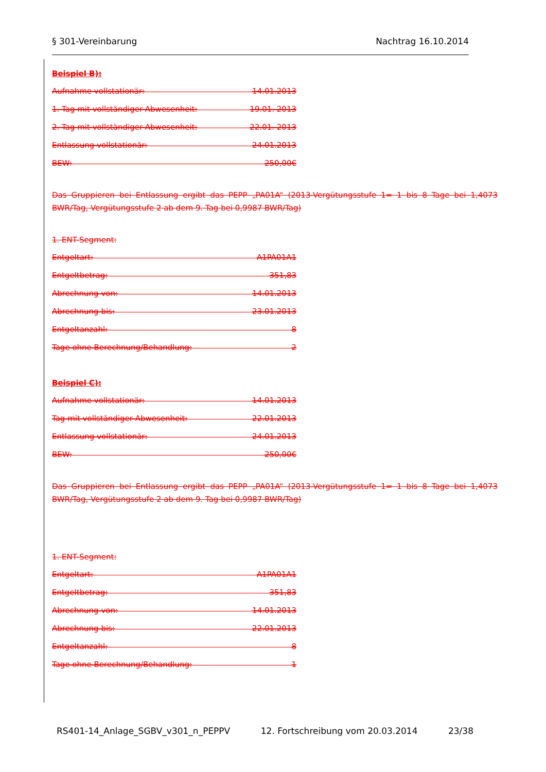§ 301-Vereinbarung Nachtrag 16.10.2014
Beispiel B):
Aufnahme vollstationär: 14.01.2013
1. Tag mit vollständiger Abwesenheit: 19.01. 2013
2. Tag mit vollständiger Abwesenheit: 22.01. 2013
Entlassung vollstationär: 24.01.2013
BEW: 250,00€
Das Gruppieren bei Entlassung ergibt das PEPP „PA01A“ (2013-Vergütungsstufe 1= 1 bis 8 Tage bei 1,4073 BWR/Tag, Vergütungsstufe 2 ab dem 9. Tag bei 0,9987 BWR/Tag)
1. ENT-Segment:
Entgeltart: A1PA01A1
Entgeltbetrag: 351,83
Abrechnung von: 14.01.2013
Abrechnung bis: 23.01.2013
Entgeltanzahl: 8
Tage ohne Berechnung/Behandlung: 2
Beispiel C):
Aufnahme vollstationär: 14.01.2013
Tag mit vollständiger Abwesenheit: 22.01.2013
Entlassung vollstationär: 24.01.2013
BEW: 250,00€
Das Gruppieren bei Entlassung ergibt das PEPP „PA01A“ (2013-Vergütungsstufe 1= 1 bis 8 Tage bei 1,4073 BWR/Tag, Vergütungsstufe 2 ab dem 9. Tag bei 0,9987 BWR/Tag)
1. ENT-Segment:
Entgeltart: A1PA01A1
Entgeltbetrag: 351,83
Abrechnung von: 14.01.2013
Abrechnung bis: 22.01.2013
Entgeltanzahl: 8
Tage ohne Berechnung/Behandlung: 1
RS401-14_Anlage_SGBV_v301_n_PEPPV 12. Fortschreibung vom 20.03.2014 23/38